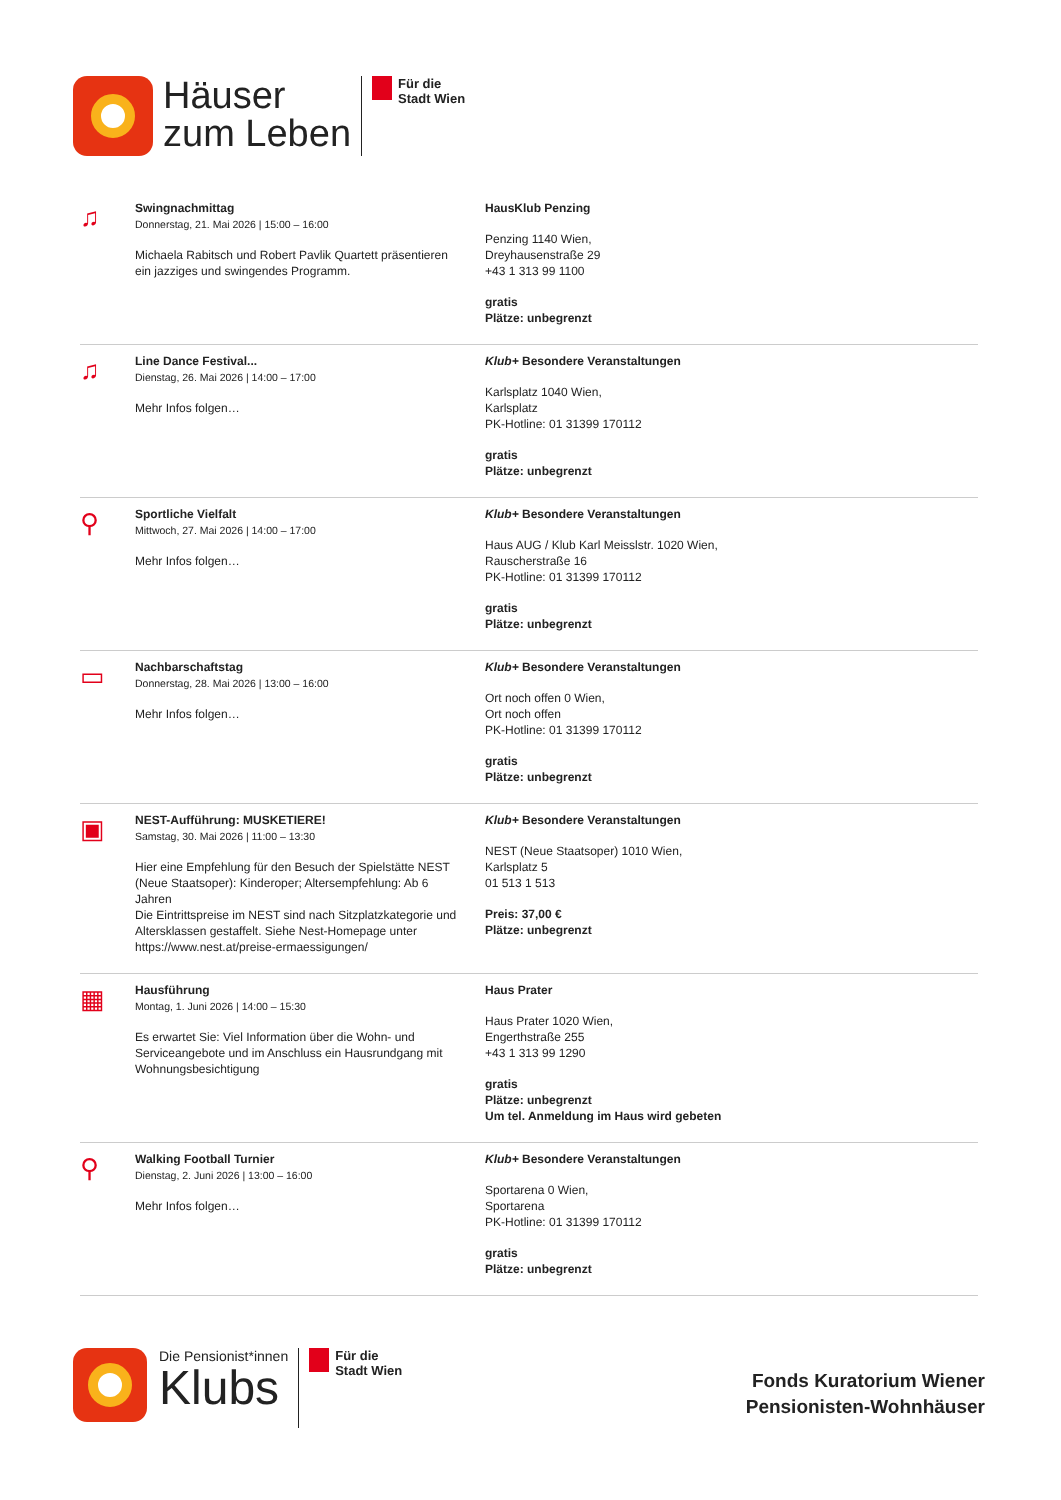Häuser
zum Leben
Für die
Stadt Wien
♫
Swingnachmittag
Donnerstag, 21. Mai 2026 | 15:00 – 16:00
Michaela Rabitsch und Robert Pavlik Quartett präsentieren ein jazziges und swingendes Programm.
HausKlub Penzing
Penzing 1140 Wien,
Dreyhausenstraße 29
+43 1 313 99 1100
gratis
Plätze: unbegrenzt
♫
Line Dance Festival...
Dienstag, 26. Mai 2026 | 14:00 – 17:00
Mehr Infos folgen…
Klub+ Besondere Veranstaltungen
Karlsplatz 1040 Wien,
Karlsplatz
PK-Hotline: 01 31399 170112
gratis
Plätze: unbegrenzt
⚲
Sportliche Vielfalt
Mittwoch, 27. Mai 2026 | 14:00 – 17:00
Mehr Infos folgen…
Klub+ Besondere Veranstaltungen
Haus AUG / Klub Karl Meisslstr. 1020 Wien,
Rauscherstraße 16
PK-Hotline: 01 31399 170112
gratis
Plätze: unbegrenzt
▭
Nachbarschaftstag
Donnerstag, 28. Mai 2026 | 13:00 – 16:00
Mehr Infos folgen…
Klub+ Besondere Veranstaltungen
Ort noch offen 0 Wien,
Ort noch offen
PK-Hotline: 01 31399 170112
gratis
Plätze: unbegrenzt
▣
NEST-Aufführung: MUSKETIERE!
Samstag, 30. Mai 2026 | 11:00 – 13:30
Hier eine Empfehlung für den Besuch der Spielstätte NEST (Neue Staatsoper): Kinderoper; Altersempfehlung: Ab 6 Jahren
Die Eintrittspreise im NEST sind nach Sitzplatzkategorie und Altersklassen gestaffelt. Siehe Nest-Homepage unter https://www.nest.at/preise-ermaessigungen/
Klub+ Besondere Veranstaltungen
NEST (Neue Staatsoper) 1010 Wien,
Karlsplatz 5
01 513 1 513
Preis: 37,00 €
Plätze: unbegrenzt
▦
Hausführung
Montag, 1. Juni 2026 | 14:00 – 15:30
Es erwartet Sie: Viel Information über die Wohn- und Serviceangebote und im Anschluss ein Hausrundgang mit Wohnungsbesichtigung
Haus Prater
Haus Prater 1020 Wien,
Engerthstraße 255
+43 1 313 99 1290
gratis
Plätze: unbegrenzt
Um tel. Anmeldung im Haus wird gebeten
⚲
Walking Football Turnier
Dienstag, 2. Juni 2026 | 13:00 – 16:00
Mehr Infos folgen…
Klub+ Besondere Veranstaltungen
Sportarena 0 Wien,
Sportarena
PK-Hotline: 01 31399 170112
gratis
Plätze: unbegrenzt
Die Pensionist*innen
Klubs
Für die
Stadt Wien
Fonds Kuratorium Wiener
Pensionisten-Wohnhäuser